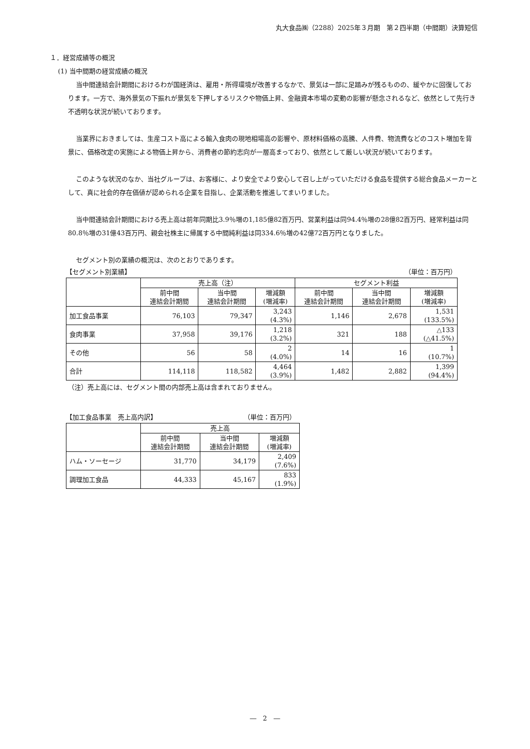丸大食品㈱（2288）2025年３月期　第２四半期（中間期）決算短信
１．経営成績等の概況
(1) 当中間期の経営成績の概況
当中間連結会計期間におけるわが国経済は、雇用・所得環境が改善するなかで、景気は一部に足踏みが残るものの、緩やかに回復しております。一方で、海外景気の下振れが景気を下押しするリスクや物価上昇、金融資本市場の変動の影響が懸念されるなど、依然として先行き不透明な状況が続いております。
当業界におきましては、生産コスト高による輸入食肉の現地相場高の影響や、原材料価格の高騰、人件費、物流費などのコスト増加を背景に、価格改定の実施による物価上昇から、消費者の節約志向が一層高まっており、依然として厳しい状況が続いております。
このような状況のなか、当社グループは、お客様に、より安全でより安心して召し上がっていただける食品を提供する総合食品メーカーとして、真に社会的存在価値が認められる企業を目指し、企業活動を推進してまいりました。
当中間連結会計期間における売上高は前年同期比3.9％増の1,185億82百万円、営業利益は同94.4％増の28億82百万円、経常利益は同80.8％増の31億43百万円、親会社株主に帰属する中間純利益は同334.6％増の42億72百万円となりました。
セグメント別の業績の概況は、次のとおりであります。
【セグメント別業績】 （単位：百万円）
| | 売上高（注） | | | セグメント利益 | | |
| --- | --- | --- | --- | --- | --- | --- |
| | 前中間 連結会計期間 | 当中間 連結会計期間 | 増減額 (増減率) | 前中間 連結会計期間 | 当中間 連結会計期間 | 増減額 (増減率) |
| 加工食品事業 | 76,103 | 79,347 | 3,243 (4.3%) | 1,146 | 2,678 | 1,531 (133.5%) |
| 食肉事業 | 37,958 | 39,176 | 1,218 (3.2%) | 321 | 188 | △133 (△41.5%) |
| その他 | 56 | 58 | 2 (4.0%) | 14 | 16 | 1 (10.7%) |
| 合計 | 114,118 | 118,582 | 4,464 (3.9%) | 1,482 | 2,882 | 1,399 (94.4%) |
（注）売上高には、セグメント間の内部売上高は含まれておりません。
【加工食品事業　売上高内訳】 （単位：百万円）
| | 売上高 | | |
| --- | --- | --- | --- |
| | 前中間 連結会計期間 | 当中間 連結会計期間 | 増減額 (増減率) |
| ハム・ソーセージ | 31,770 | 34,179 | 2,409 (7.6%) |
| 調理加工食品 | 44,333 | 45,167 | 833 (1.9%) |
―　2　―